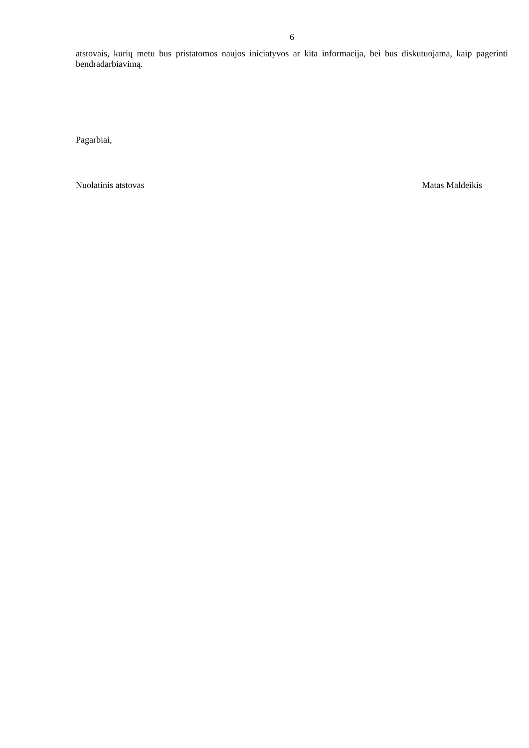6
atstovais, kurių metu bus pristatomos naujos iniciatyvos ar kita informacija, bei bus diskutuojama, kaip pagerinti bendradarbiavimą.
Pagarbiai,
Nuolatinis atstovas Matas Maldeikis